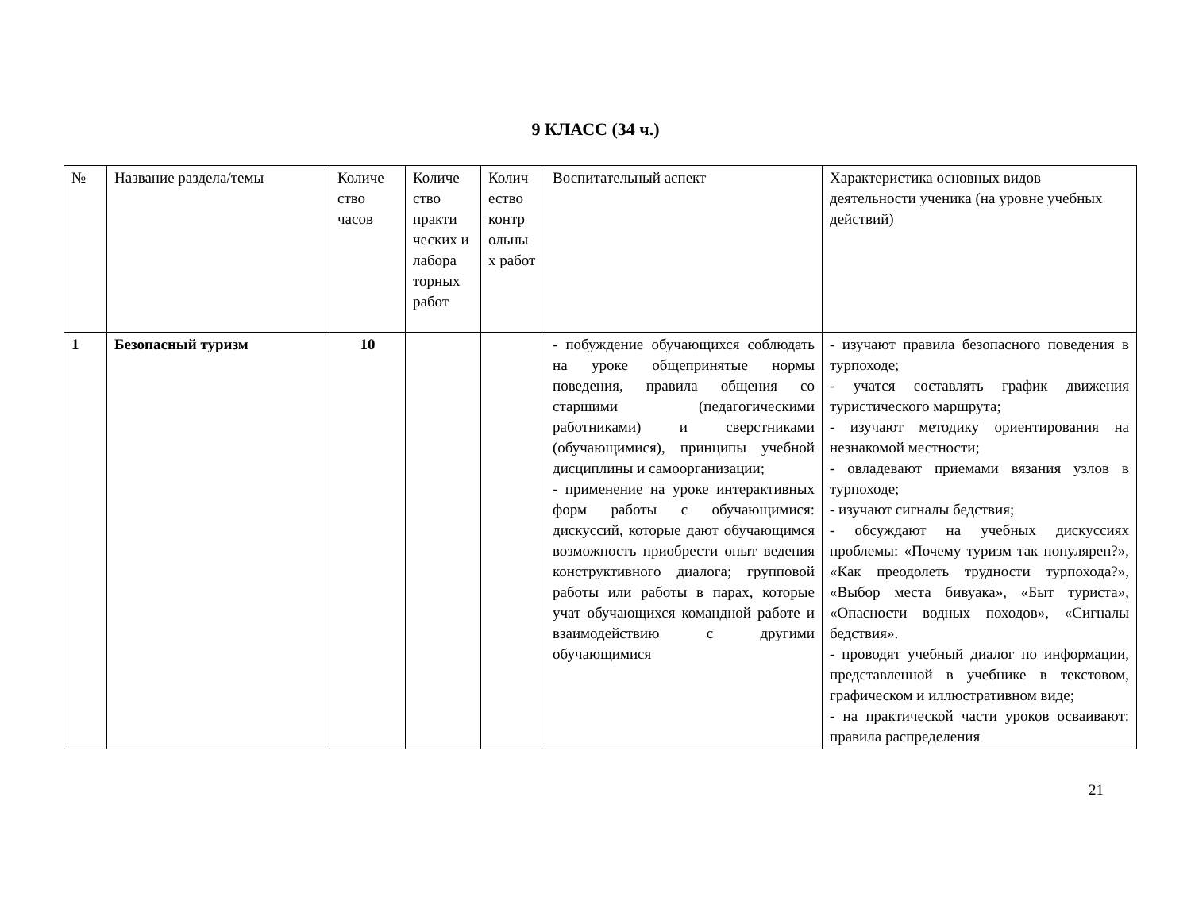9 КЛАСС (34 ч.)
| № | Название раздела/темы | Количе ство часов | Количе ство практи ческих и лабора торных работ | Колич ество контр ольны х работ | Воспитательный аспект | Характеристика основных видов деятельности ученика (на уровне учебных действий) |
| --- | --- | --- | --- | --- | --- | --- |
| 1 | Безопасный туризм | 10 | | | - побуждение обучающихся соблюдать на уроке общепринятые нормы поведения, правила общения со старшими (педагогическими работниками) и сверстниками (обучающимися), принципы учебной дисциплины и самоорганизации; - применение на уроке интерактивных форм работы с обучающимися: дискуссий, которые дают обучающимся возможность приобрести опыт ведения конструктивного диалога; групповой работы или работы в парах, которые учат обучающихся командной работе и взаимодействию с другими обучающимися | - изучают правила безопасного поведения в турпоходе; - учатся составлять график движения туристического маршрута; - изучают методику ориентирования на незнакомой местности; - овладевают приемами вязания узлов в турпоходе; - изучают сигналы бедствия; - обсуждают на учебных дискуссиях проблемы: «Почему туризм так популярен?», «Как преодолеть трудности турпохода?», «Выбор места бивуака», «Быт туриста», «Опасности водных походов», «Сигналы бедствия». - проводят учебный диалог по информации, представленной в учебнике в текстовом, графическом и иллюстративном виде; - на практической части уроков осваивают: правила распределения |
21